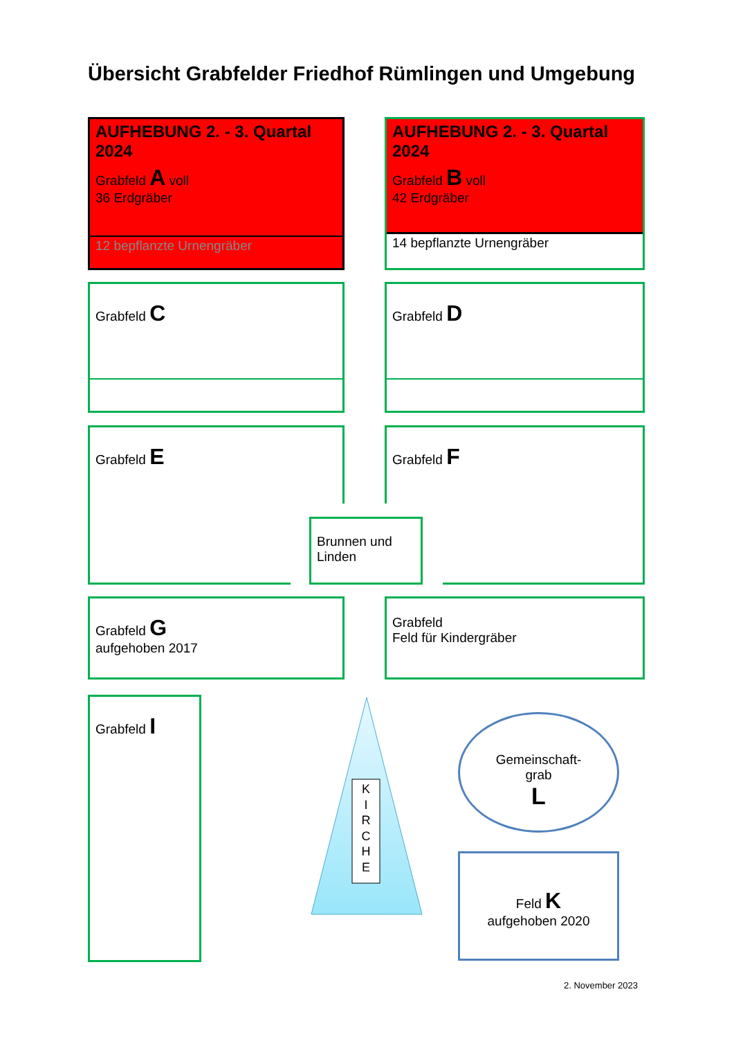Übersicht Grabfelder Friedhof Rümlingen und Umgebung
AUFHEBUNG 2. - 3. Quartal 2024
Grabfeld A voll
36 Erdgräber
12 bepflanzte Urnengräber
AUFHEBUNG 2. - 3. Quartal 2024
Grabfeld B voll
42 Erdgräber
14 bepflanzte Urnengräber
Grabfeld C Grabfeld D
Grabfeld E Grabfeld F
Brunnen und Linden
Grabfeld G
aufgehoben 2017
Grabfeld
Feld für Kindergräber
Grabfeld I
K
I
R
C
H
E
Gemeinschaft-
grab
L
Feld K
aufgehoben 2020
2. November 2023